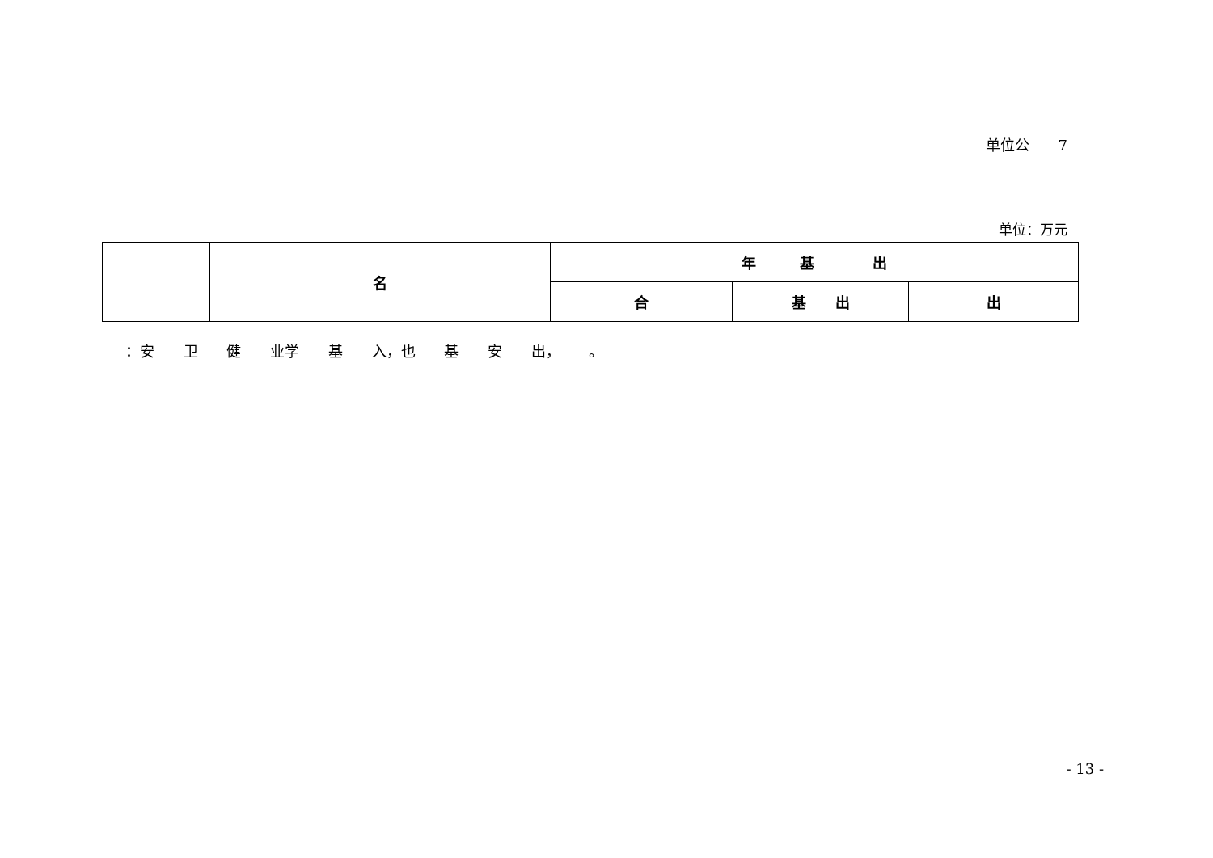单位公　　7
单位：万元
| | 名 | 年 基 出 | | |
| --- | --- | --- | --- | --- |
| | | 合 | 基 出 | 出 |
：安 卫 健 业学 基 入，也 基 安 出， 。
- 13 -